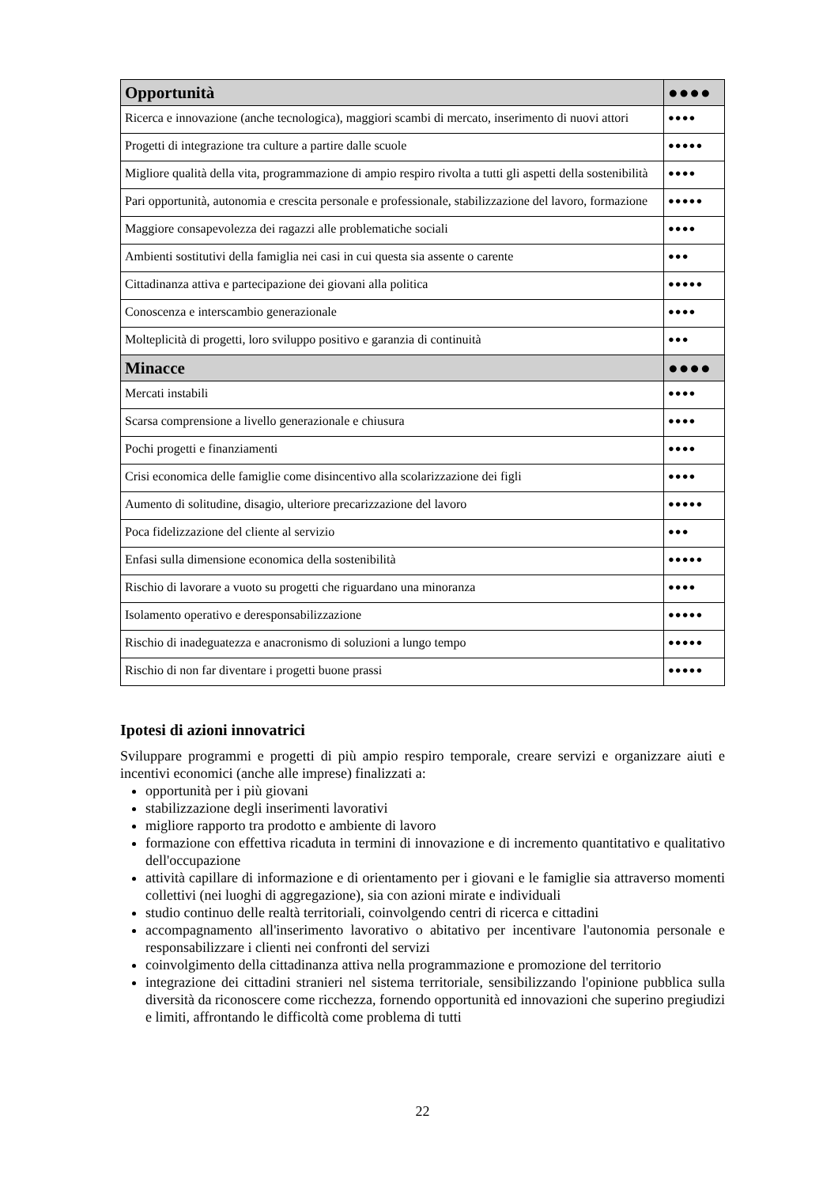| Opportunità | ●●●● |
| Ricerca e innovazione (anche tecnologica), maggiori scambi di mercato, inserimento di nuovi attori | ●●●● |
| Progetti di integrazione tra culture a partire dalle scuole | ●●●●● |
| Migliore qualità della vita, programmazione di ampio respiro rivolta a tutti gli aspetti della sostenibilità | ●●●● |
| Pari opportunità, autonomia e crescita personale e professionale, stabilizzazione del lavoro, formazione | ●●●●● |
| Maggiore consapevolezza dei ragazzi alle problematiche sociali | ●●●● |
| Ambienti sostitutivi della famiglia nei casi in cui questa sia assente o carente | ●●● |
| Cittadinanza attiva e partecipazione dei giovani alla politica | ●●●●● |
| Conoscenza e interscambio generazionale | ●●●● |
| Molteplicità di progetti, loro sviluppo positivo e garanzia di continuità | ●●● |
| Minacce | ●●●● |
| Mercati instabili | ●●●● |
| Scarsa comprensione a livello generazionale e chiusura | ●●●● |
| Pochi progetti e finanziamenti | ●●●● |
| Crisi economica delle famiglie come disincentivo alla scolarizzazione dei figli | ●●●● |
| Aumento di solitudine, disagio, ulteriore precarizzazione del lavoro | ●●●●● |
| Poca fidelizzazione del cliente al servizio | ●●● |
| Enfasi sulla dimensione economica della sostenibilità | ●●●●● |
| Rischio di lavorare a vuoto su progetti che riguardano una minoranza | ●●●● |
| Isolamento operativo e deresponsabilizzazione | ●●●●● |
| Rischio di inadeguatezza e anacronismo di soluzioni a lungo tempo | ●●●●● |
| Rischio di non far diventare i progetti buone prassi | ●●●●● |
Ipotesi di azioni innovatrici
Sviluppare programmi e progetti di più ampio respiro temporale, creare servizi e organizzare aiuti e incentivi economici (anche alle imprese) finalizzati a:
opportunità per i più giovani
stabilizzazione degli inserimenti lavorativi
migliore rapporto tra prodotto e ambiente di lavoro
formazione con effettiva ricaduta in termini di innovazione e di incremento quantitativo e qualitativo dell'occupazione
attività capillare di informazione e di orientamento per i giovani e le famiglie sia attraverso momenti collettivi (nei luoghi di aggregazione), sia con azioni mirate e individuali
studio continuo delle realtà territoriali, coinvolgendo centri di ricerca e cittadini
accompagnamento all'inserimento lavorativo o abitativo per incentivare l'autonomia personale e responsabilizzare i clienti nei confronti del servizi
coinvolgimento della cittadinanza attiva nella programmazione e promozione del territorio
integrazione dei cittadini stranieri nel sistema territoriale, sensibilizzando l'opinione pubblica sulla diversità da riconoscere come ricchezza, fornendo opportunità ed innovazioni che superino pregiudizi e limiti, affrontando le difficoltà come problema di tutti
22